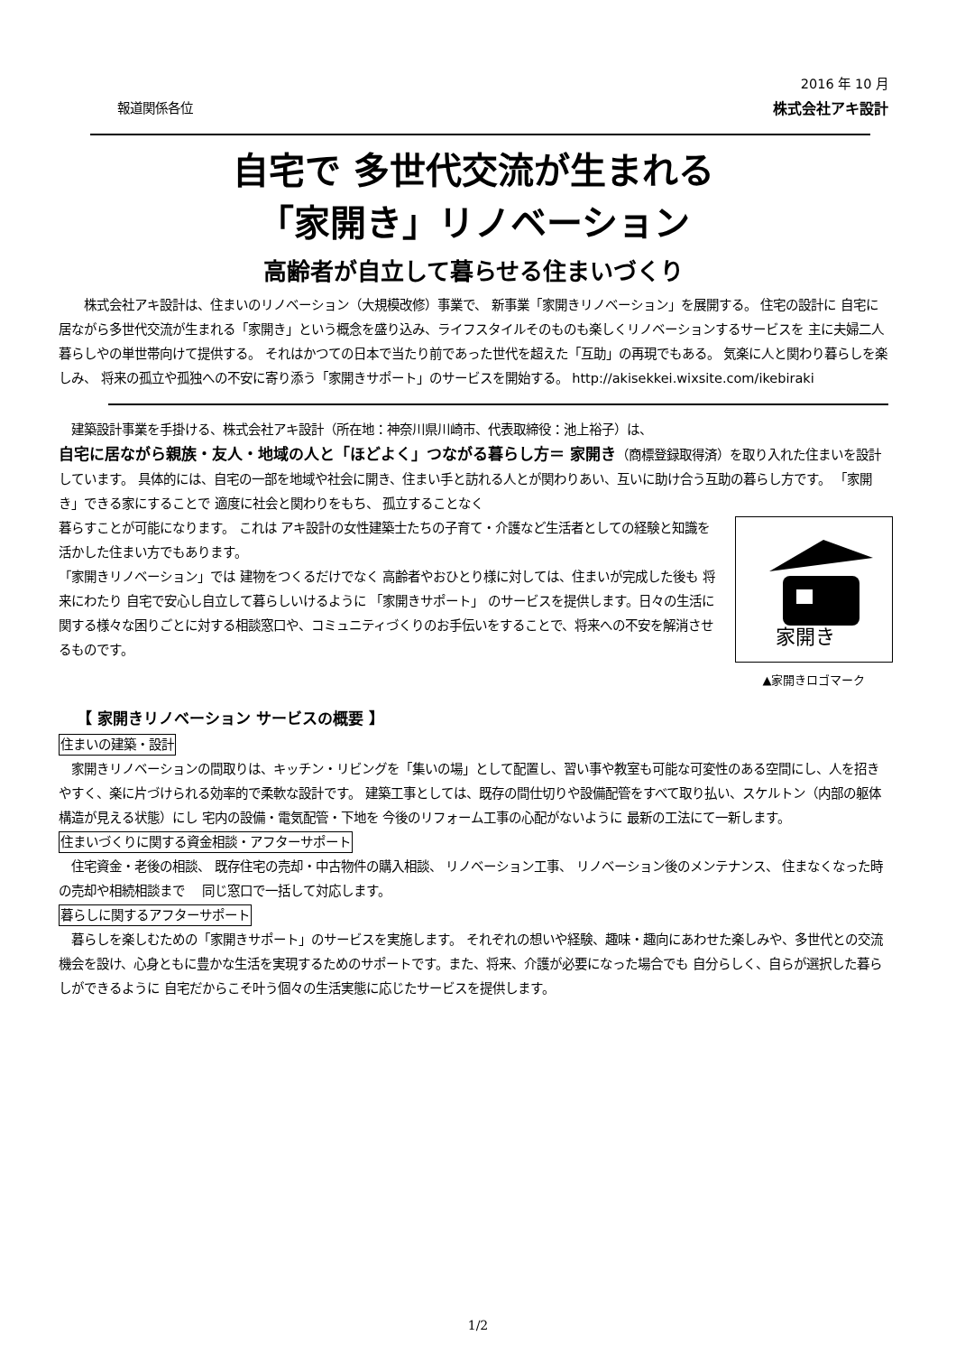2016 年 10 月
報道関係各位 株式会社アキ設計
自宅で 多世代交流が生まれる
「家開き」リノベーション
高齢者が自立して暮らせる住まいづくり
　　株式会社アキ設計は、住まいのリノベーション（大規模改修）事業で、 新事業「家開きリノベーション」を展開する。 住宅の設計に 自宅に居ながら多世代交流が生まれる「家開き」という概念を盛り込み、ライフスタイルそのものも楽しくリノベーションするサービスを 主に夫婦二人暮らしやの単世帯向けて提供する。 それはかつての日本で当たり前であった世代を超えた「互助」の再現でもある。 気楽に人と関わり暮らしを楽しみ、 将来の孤立や孤独への不安に寄り添う「家開きサポート」のサービスを開始する。 http://akisekkei.wixsite.com/ikebiraki
　建築設計事業を手掛ける、株式会社アキ設計（所在地：神奈川県川崎市、代表取締役：池上裕子）は、
自宅に居ながら親族・友人・地域の人と「ほどよく」つながる暮らし方＝ 家開き（商標登録取得済）を取り入れた住まいを設計しています。 具体的には、自宅の一部を地域や社会に開き、住まい手と訪れる人とが関わりあい、互いに助け合う互助の暮らし方です。 「家開き」できる家にすることで 適度に社会と関わりをもち、 孤立することなく
家開き
▲家開きロゴマーク
暮らすことが可能になります。 これは アキ設計の女性建築士たちの子育て・介護など生活者としての経験と知識を活かした住まい方でもあります。
「家開きリノベーション」では 建物をつくるだけでなく 高齢者やおひとり様に対しては、住まいが完成した後も 将来にわたり 自宅で安心し自立して暮らしいけるように 「家開きサポート」 のサービスを提供します。日々の生活に関する様々な困りごとに対する相談窓口や、コミュニティづくりのお手伝いをすることで、将来への不安を解消させるものです。
【 家開きリノベーション サービスの概要 】
住まいの建築・設計
　家開きリノベーションの間取りは、キッチン・リビングを「集いの場」として配置し、習い事や教室も可能な可変性のある空間にし、人を招きやすく、楽に片づけられる効率的で柔軟な設計です。 建築工事としては、既存の間仕切りや設備配管をすべて取り払い、スケルトン（内部の躯体構造が見える状態）にし 宅内の設備・電気配管・下地を 今後のリフォーム工事の心配がないように 最新の工法にて一新します。
住まいづくりに関する資金相談・アフターサポート
　住宅資金・老後の相談、 既存住宅の売却・中古物件の購入相談、 リノベーション工事、 リノベーション後のメンテナンス、 住まなくなった時の売却や相続相談まで 　同じ窓口で一括して対応します。
暮らしに関するアフターサポート
　暮らしを楽しむための「家開きサポート」のサービスを実施します。 それぞれの想いや経験、趣味・趣向にあわせた楽しみや、多世代との交流機会を設け、心身ともに豊かな生活を実現するためのサポートです。また、将来、介護が必要になった場合でも 自分らしく、自らが選択した暮らしができるように 自宅だからこそ叶う個々の生活実態に応じたサービスを提供します。
1/2